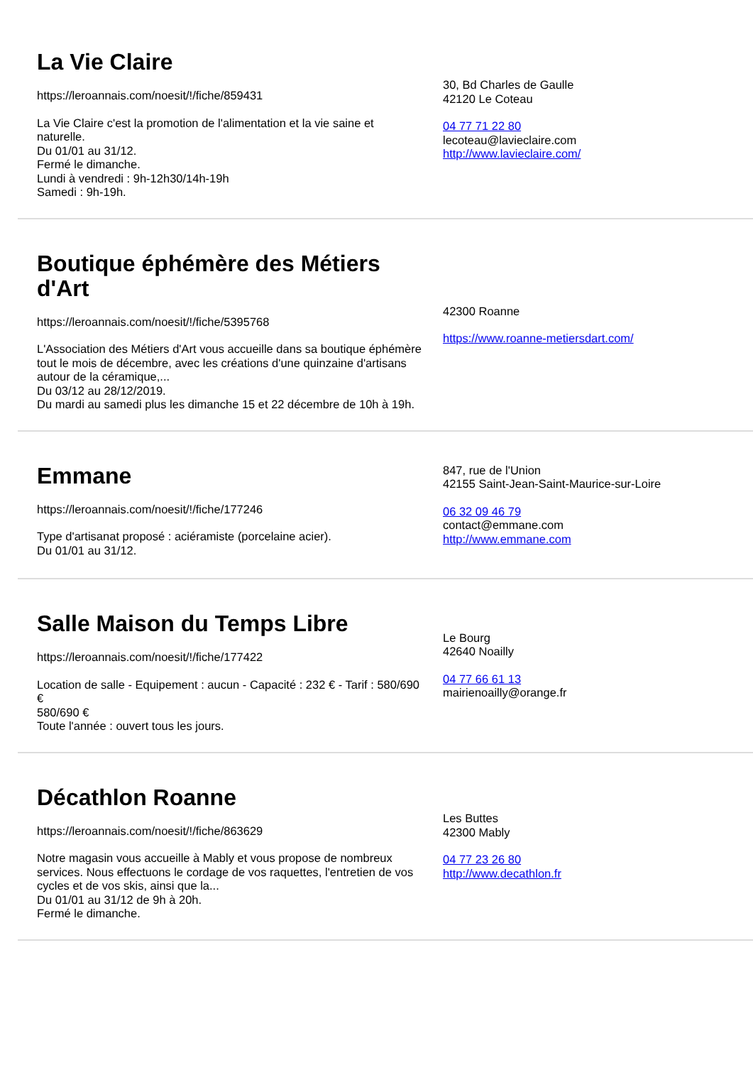La Vie Claire
https://leroannais.com/noesit/!/fiche/859431
La Vie Claire c'est la promotion de l'alimentation et la vie saine et naturelle.
Du 01/01 au 31/12.
Fermé le dimanche.
Lundi à vendredi : 9h-12h30/14h-19h
Samedi : 9h-19h.
30, Bd Charles de Gaulle
42120 Le Coteau
04 77 71 22 80
lecoteau@lavieclaire.com
http://www.lavieclaire.com/
Boutique éphémère des Métiers d'Art
https://leroannais.com/noesit/!/fiche/5395768
L'Association des Métiers d'Art vous accueille dans sa boutique éphémère tout le mois de décembre, avec les créations d'une quinzaine d'artisans autour de la céramique,...
Du 03/12 au 28/12/2019.
Du mardi au samedi plus les dimanche 15 et 22 décembre de 10h à 19h.
42300 Roanne
https://www.roanne-metiersdart.com/
Emmane
https://leroannais.com/noesit/!/fiche/177246
Type d'artisanat proposé : aciéramiste (porcelaine acier).
Du 01/01 au 31/12.
847, rue de l'Union
42155 Saint-Jean-Saint-Maurice-sur-Loire
06 32 09 46 79
contact@emmane.com
http://www.emmane.com
Salle Maison du Temps Libre
https://leroannais.com/noesit/!/fiche/177422
Location de salle - Equipement : aucun - Capacité : 232 € - Tarif : 580/690 €
580/690 €
Toute l'année : ouvert tous les jours.
Le Bourg
42640 Noailly
04 77 66 61 13
mairienoailly@orange.fr
Décathlon Roanne
https://leroannais.com/noesit/!/fiche/863629
Notre magasin vous accueille à Mably et vous propose de nombreux services. Nous effectuons le cordage de vos raquettes, l'entretien de vos cycles et de vos skis, ainsi que la...
Du 01/01 au 31/12 de 9h à 20h.
Fermé le dimanche.
Les Buttes
42300 Mably
04 77 23 26 80
http://www.decathlon.fr